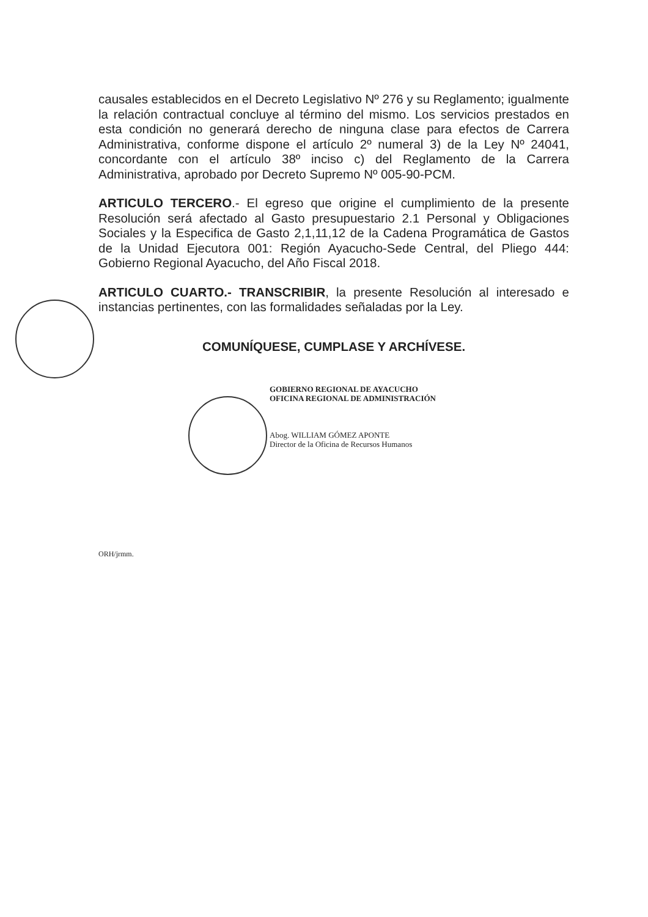causales establecidos en el Decreto Legislativo Nº 276 y su Reglamento; igualmente la relación contractual concluye al término del mismo. Los servicios prestados en esta condición no generará derecho de ninguna clase para efectos de Carrera Administrativa, conforme dispone el artículo 2º numeral 3) de la Ley Nº 24041, concordante con el artículo 38º inciso c) del Reglamento de la Carrera Administrativa, aprobado por Decreto Supremo Nº 005-90-PCM.
ARTICULO TERCERO.- El egreso que origine el cumplimiento de la presente Resolución será afectado al Gasto presupuestario 2.1 Personal y Obligaciones Sociales y la Especifica de Gasto 2,1,11,12 de la Cadena Programática de Gastos de la Unidad Ejecutora 001: Región Ayacucho-Sede Central, del Pliego 444: Gobierno Regional Ayacucho, del Año Fiscal 2018.
ARTICULO CUARTO.- TRANSCRIBIR, la presente Resolución al interesado e instancias pertinentes, con las formalidades señaladas por la Ley.
COMUNÍQUESE, CUMPLASE Y ARCHÍVESE.
GOBIERNO REGIONAL DE AYACUCHO
OFICINA REGIONAL DE ADMINISTRACIÓN
Abog. WILLIAM GÓMEZ APONTE
Director de la Oficina de Recursos Humanos
ORH/jrmm.